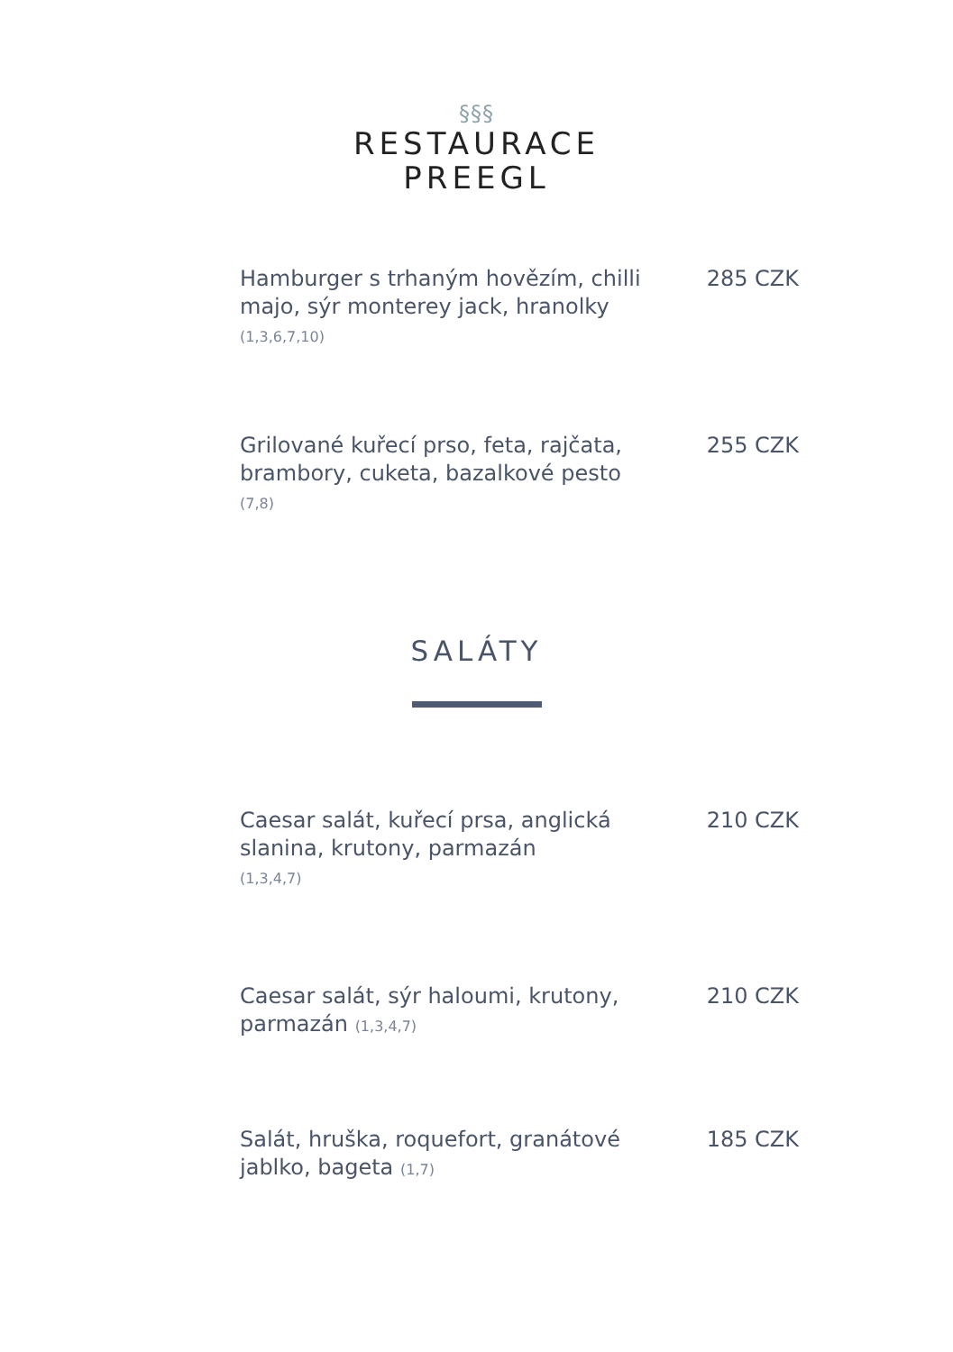§§§
RESTAURACE
PREEGL
Hamburger s trhaným hovězím, chilli majo, sýr monterey jack, hranolky (1,3,6,7,10)
285 CZK
Grilované kuřecí prso, feta, rajčata, brambory, cuketa, bazalkové pesto
(7,8)
255 CZK
SALÁTY
Caesar salát, kuřecí prsa, anglická slanina, krutony, parmazán
(1,3,4,7)
210 CZK
Caesar salát, sýr haloumi, krutony, parmazán (1,3,4,7)
210 CZK
Salát, hruška, roquefort, granátové jablko, bageta (1,7)
185 CZK